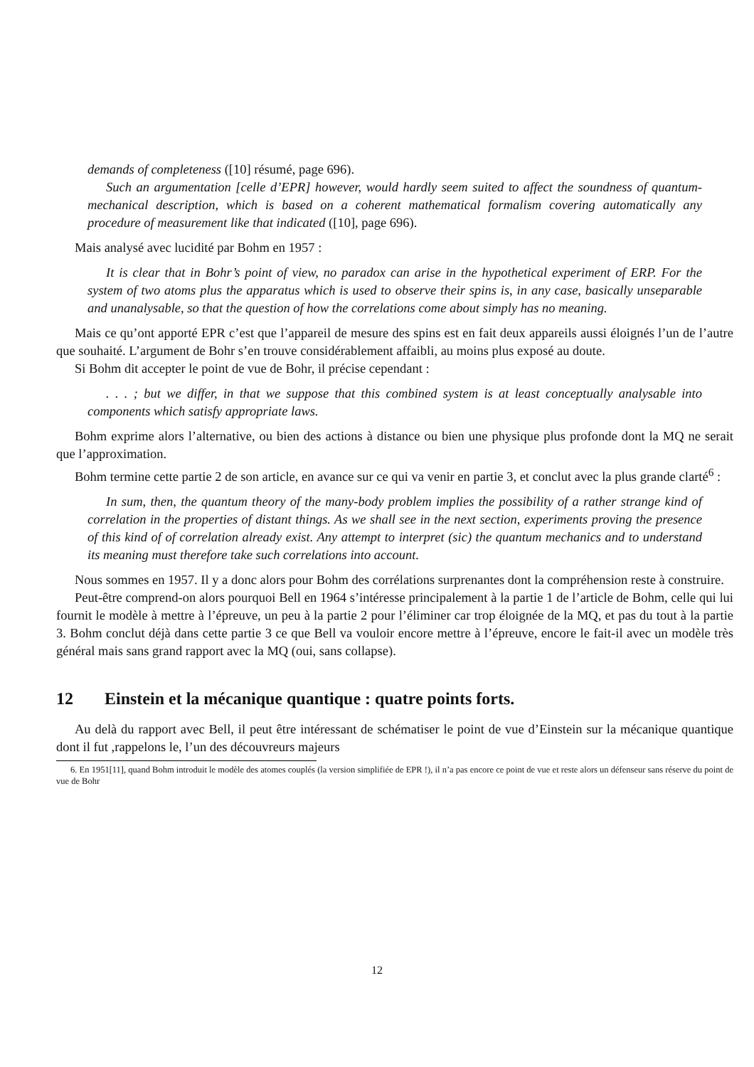demands of completeness ([10] résumé, page 696).
Such an argumentation [celle d’EPR] however, would hardly seem suited to affect the soundness of quantum-mechanical description, which is based on a coherent mathematical formalism covering automatically any procedure of measurement like that indicated ([10], page 696).
Mais analysé avec lucidité par Bohm en 1957 :
It is clear that in Bohr’s point of view, no paradox can arise in the hypothetical experiment of ERP. For the system of two atoms plus the apparatus which is used to observe their spins is, in any case, basically unseparable and unanalysable, so that the question of how the correlations come about simply has no meaning.
Mais ce qu’ont apporté EPR c’est que l’appareil de mesure des spins est en fait deux appareils aussi éloignés l’un de l’autre que souhaité. L’argument de Bohr s’en trouve considérablement affaibli, au moins plus exposé au doute.
Si Bohm dit accepter le point de vue de Bohr, il précise cependant :
. . . ; but we differ, in that we suppose that this combined system is at least conceptually analysable into components which satisfy appropriate laws.
Bohm exprime alors l’alternative, ou bien des actions à distance ou bien une physique plus profonde dont la MQ ne serait que l’approximation.
Bohm termine cette partie 2 de son article, en avance sur ce qui va venir en partie 3, et conclut avec la plus grande clarté<sup>6</sup> :
In sum, then, the quantum theory of the many-body problem implies the possibility of a rather strange kind of correlation in the properties of distant things. As we shall see in the next section, experiments proving the presence of this kind of of correlation already exist. Any attempt to interpret (sic) the quantum mechanics and to understand its meaning must therefore take such correlations into account.
Nous sommes en 1957. Il y a donc alors pour Bohm des corrélations surprenantes dont la compréhension reste à construire.
Peut-être comprend-on alors pourquoi Bell en 1964 s’intéresse principalement à la partie 1 de l’article de Bohm, celle qui lui fournit le modèle à mettre à l’épreuve, un peu à la partie 2 pour l’éliminer car trop éloignée de la MQ, et pas du tout à la partie 3. Bohm conclut déjà dans cette partie 3 ce que Bell va vouloir encore mettre à l’épreuve, encore le fait-il avec un modèle très général mais sans grand rapport avec la MQ (oui, sans collapse).
12 Einstein et la mécanique quantique : quatre points forts.
Au delà du rapport avec Bell, il peut être intéressant de schématiser le point de vue d’Einstein sur la mécanique quantique dont il fut ,rappelons le, l’un des découvreurs majeurs
6. En 1951[11], quand Bohm introduit le modèle des atomes couplés (la version simplifiée de EPR !), il n’a pas encore ce point de vue et reste alors un défenseur sans réserve du point de vue de Bohr
12